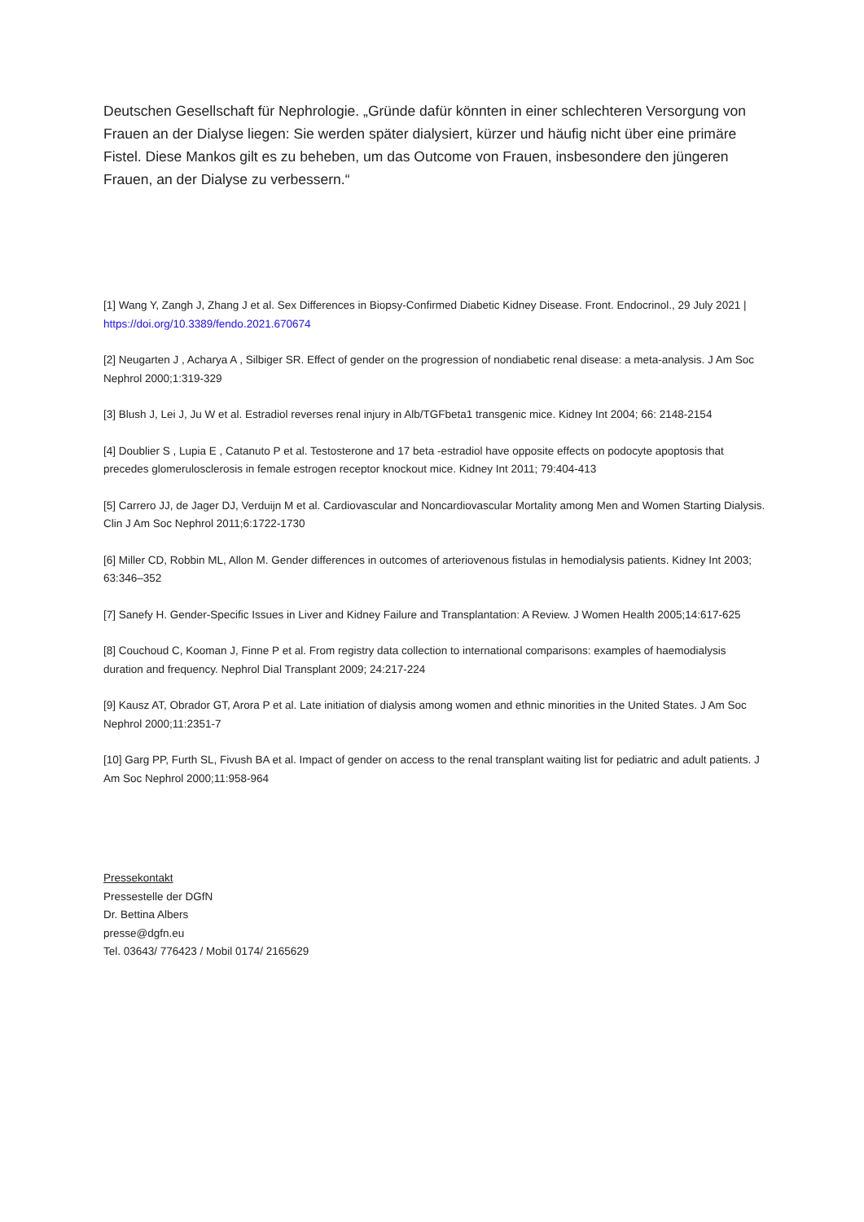Deutschen Gesellschaft für Nephrologie. „Gründe dafür könnten in einer schlechteren Versorgung von Frauen an der Dialyse liegen: Sie werden später dialysiert, kürzer und häufig nicht über eine primäre Fistel. Diese Mankos gilt es zu beheben, um das Outcome von Frauen, insbesondere den jüngeren Frauen, an der Dialyse zu verbessern.“
[1] Wang Y, Zangh J, Zhang J et al. Sex Differences in Biopsy-Confirmed Diabetic Kidney Disease. Front. Endocrinol., 29 July 2021 | https://doi.org/10.3389/fendo.2021.670674
[2] Neugarten J , Acharya A , Silbiger SR. Effect of gender on the progression of nondiabetic renal disease: a meta-analysis. J Am Soc Nephrol 2000;1:319-329
[3] Blush J, Lei J, Ju W et al. Estradiol reverses renal injury in Alb/TGFbeta1 transgenic mice. Kidney Int 2004; 66: 2148-2154
[4] Doublier S , Lupia E , Catanuto P et al. Testosterone and 17 beta -estradiol have opposite effects on podocyte apoptosis that precedes glomerulosclerosis in female estrogen receptor knockout mice. Kidney Int 2011; 79:404-413
[5] Carrero JJ, de Jager DJ, Verduijn M et al. Cardiovascular and Noncardiovascular Mortality among Men and Women Starting Dialysis. Clin J Am Soc Nephrol 2011;6:1722-1730
[6] Miller CD, Robbin ML, Allon M. Gender differences in outcomes of arteriovenous fistulas in hemodialysis patients. Kidney Int 2003; 63:346–352
[7] Sanefy H. Gender-Specific Issues in Liver and Kidney Failure and Transplantation: A Review. J Women Health 2005;14:617-625
[8] Couchoud C, Kooman J, Finne P et al. From registry data collection to international comparisons: examples of haemodialysis duration and frequency. Nephrol Dial Transplant 2009; 24:217-224
[9] Kausz AT, Obrador GT, Arora P et al. Late initiation of dialysis among women and ethnic minorities in the United States. J Am Soc Nephrol 2000;11:2351-7
[10] Garg PP, Furth SL, Fivush BA et al. Impact of gender on access to the renal transplant waiting list for pediatric and adult patients. J Am Soc Nephrol 2000;11:958-964
Pressekontakt
Pressestelle der DGfN
Dr. Bettina Albers
presse@dgfn.eu
Tel. 03643/ 776423 / Mobil 0174/ 2165629